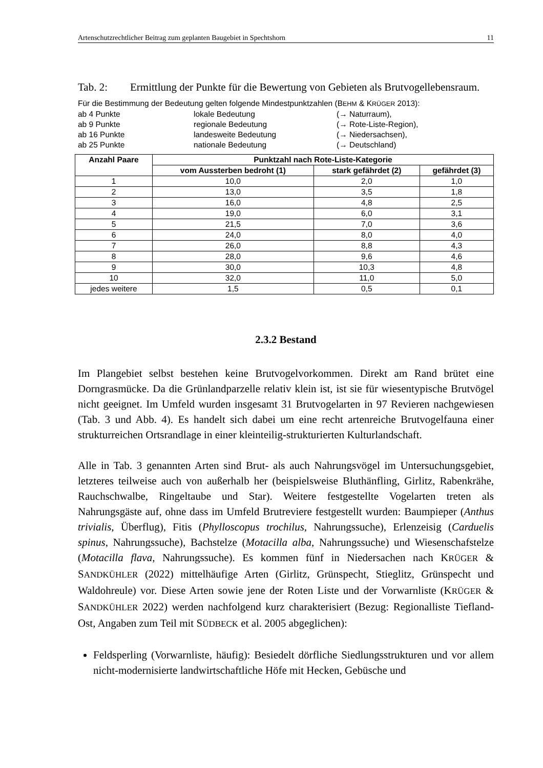Artenschutzrechtlicher Beitrag zum geplanten Baugebiet in Spechtshorn 11
Tab. 2: Ermittlung der Punkte für die Bewertung von Gebieten als Brutvogellebensraum.
Für die Bestimmung der Bedeutung gelten folgende Mindestpunktzahlen (BEHM & KRÜGER 2013):
ab 4 Punkte lokale Bedeutung (→ Naturraum),
ab 9 Punkte regionale Bedeutung (→ Rote-Liste-Region),
ab 16 Punkte landesweite Bedeutung (→ Niedersachsen),
ab 25 Punkte nationale Bedeutung (→ Deutschland)
| Anzahl Paare | Punktzahl nach Rote-Liste-Kategorie | | |
| --- | --- | --- | --- |
| | vom Aussterben bedroht (1) | stark gefährdet (2) | gefährdet (3) |
| 1 | 10,0 | 2,0 | 1,0 |
| 2 | 13,0 | 3,5 | 1,8 |
| 3 | 16,0 | 4,8 | 2,5 |
| 4 | 19,0 | 6,0 | 3,1 |
| 5 | 21,5 | 7,0 | 3,6 |
| 6 | 24,0 | 8,0 | 4,0 |
| 7 | 26,0 | 8,8 | 4,3 |
| 8 | 28,0 | 9,6 | 4,6 |
| 9 | 30,0 | 10,3 | 4,8 |
| 10 | 32,0 | 11,0 | 5,0 |
| jedes weitere | 1,5 | 0,5 | 0,1 |
2.3.2 Bestand
Im Plangebiet selbst bestehen keine Brutvogelvorkommen. Direkt am Rand brütet eine Dorngrasmücke. Da die Grünlandparzelle relativ klein ist, ist sie für wiesentypische Brutvögel nicht geeignet. Im Umfeld wurden insgesamt 31 Brutvogelarten in 97 Revieren nachgewiesen (Tab. 3 und Abb. 4). Es handelt sich dabei um eine recht artenreiche Brutvogelfauna einer strukturreichen Ortsrandlage in einer kleinteilig-strukturierten Kulturlandschaft.
Alle in Tab. 3 genannten Arten sind Brut- als auch Nahrungsvögel im Untersuchungsgebiet, letzteres teilweise auch von außerhalb her (beispielsweise Bluthänfling, Girlitz, Rabenkrähe, Rauchschwalbe, Ringeltaube und Star). Weitere festgestellte Vogelarten treten als Nahrungsgäste auf, ohne dass im Umfeld Brutreviere festgestellt wurden: Baumpieper (Anthus trivialis, Überflug), Fitis (Phylloscopus trochilus, Nahrungssuche), Erlenzeisig (Carduelis spinus, Nahrungssuche), Bachstelze (Motacilla alba, Nahrungssuche) und Wiesenschafstelze (Motacilla flava, Nahrungssuche). Es kommen fünf in Niedersachen nach KRÜGER & SANDKÜHLER (2022) mittelhäufige Arten (Girlitz, Grünspecht, Stieglitz, Grünspecht und Waldohreule) vor. Diese Arten sowie jene der Roten Liste und der Vorwarnliste (KRÜGER & SANDKÜHLER 2022) werden nachfolgend kurz charakterisiert (Bezug: Regionalliste Tiefland-Ost, Angaben zum Teil mit SÜDBECK et al. 2005 abgeglichen):
Feldsperling (Vorwarnliste, häufig): Besiedelt dörfliche Siedlungsstrukturen und vor allem nicht-modernisierte landwirtschaftliche Höfe mit Hecken, Gebüsche und